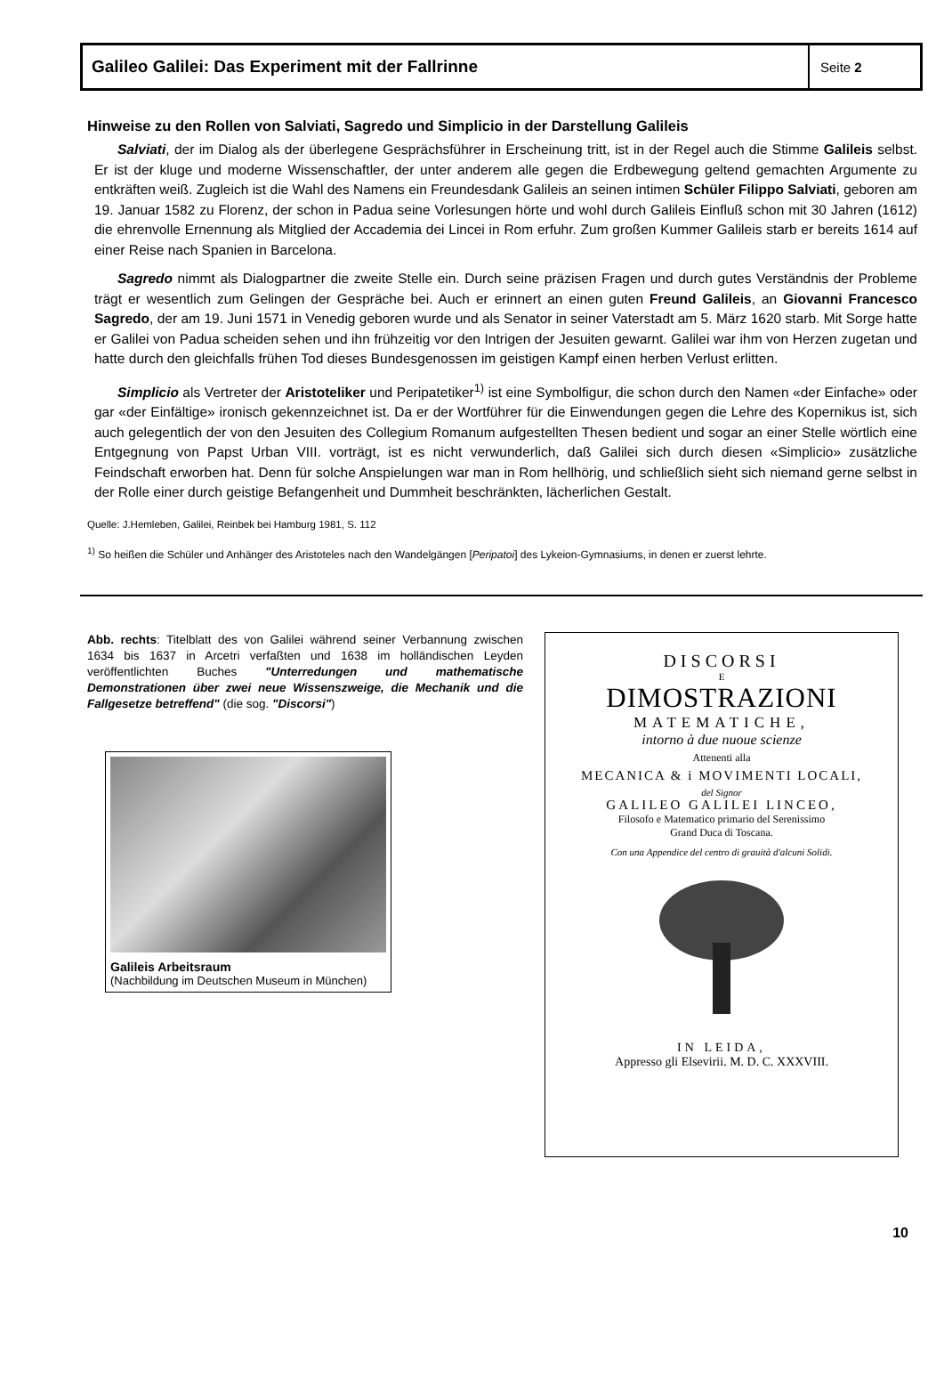Galileo Galilei: Das Experiment mit der Fallrinne
Seite 2
Hinweise zu den Rollen von Salviati, Sagredo und Simplicio in der Darstellung Galileis
Salviati, der im Dialog als der überlegene Gesprächsführer in Erscheinung tritt, ist in der Regel auch die Stimme Galileis selbst. Er ist der kluge und moderne Wissenschaftler, der unter anderem alle gegen die Erdbewegung geltend gemachten Argumente zu entkräften weiß. Zugleich ist die Wahl des Namens ein Freundesdank Galileis an seinen intimen Schüler Filippo Salviati, geboren am 19. Januar 1582 zu Florenz, der schon in Padua seine Vorlesungen hörte und wohl durch Galileis Einfluß schon mit 30 Jahren (1612) die ehrenvolle Ernennung als Mitglied der Accademia dei Lincei in Rom erfuhr. Zum großen Kummer Galileis starb er bereits 1614 auf einer Reise nach Spanien in Barcelona.
Sagredo nimmt als Dialogpartner die zweite Stelle ein. Durch seine präzisen Fragen und durch gutes Verständnis der Probleme trägt er wesentlich zum Gelingen der Gespräche bei. Auch er erinnert an einen guten Freund Galileis, an Giovanni Francesco Sagredo, der am 19. Juni 1571 in Venedig geboren wurde und als Senator in seiner Vaterstadt am 5. März 1620 starb. Mit Sorge hatte er Galilei von Padua scheiden sehen und ihn frühzeitig vor den Intrigen der Jesuiten gewarnt. Galilei war ihm von Herzen zugetan und hatte durch den gleichfalls frühen Tod dieses Bundesgenossen im geistigen Kampf einen herben Verlust erlitten.
Simplicio als Vertreter der Aristoteliker und Peripatetiker<sup>1)</sup> ist eine Symbolfigur, die schon durch den Namen «der Einfache» oder gar «der Einfältige» ironisch gekennzeichnet ist. Da er der Wortführer für die Einwendungen gegen die Lehre des Kopernikus ist, sich auch gelegentlich der von den Jesuiten des Collegium Romanum aufgestellten Thesen bedient und sogar an einer Stelle wörtlich eine Entgegnung von Papst Urban VIII. vorträgt, ist es nicht verwunderlich, daß Galilei sich durch diesen «Simplicio» zusätzliche Feindschaft erworben hat. Denn für solche Anspielungen war man in Rom hellhörig, und schließlich sieht sich niemand gerne selbst in der Rolle einer durch geistige Befangenheit und Dummheit beschränkten, lächerlichen Gestalt.
Quelle: J.Hemleben, Galilei, Reinbek bei Hamburg 1981, S. 112
<sup>1)</sup> So heißen die Schüler und Anhänger des Aristoteles nach den Wandelgängen [Peripatoi] des Lykeion-Gymnasiums, in denen er zuerst lehrte.
Abb. rechts: Titelblatt des von Galilei während seiner Verbannung zwischen 1634 bis 1637 in Arcetri verfaßten und 1638 im holländischen Leyden veröffentlichten Buches "Unterredungen und mathematische Demonstrationen über zwei neue Wissenszweige, die Mechanik und die Fallgesetze betreffend" (die sog. "Discorsi")
Galileis Arbeitsraum
(Nachbildung im Deutschen Museum in München)
DISCORSI
E
DIMOSTRAZIONI
MATEMATICHE,
intorno à due nuoue scienze
Attenenti alla
MECANICA & i MOVIMENTI LOCALI,
del Signor
GALILEO GALILEI LINCEO,
Filosofo e Matematico primario del Serenissimo
Grand Duca di Toscana.
Con una Appendice del centro di grauità d'alcuni Solidi.
IN LEIDA,
Appresso gli Elsevirii. M. D. C. XXXVIII.
10